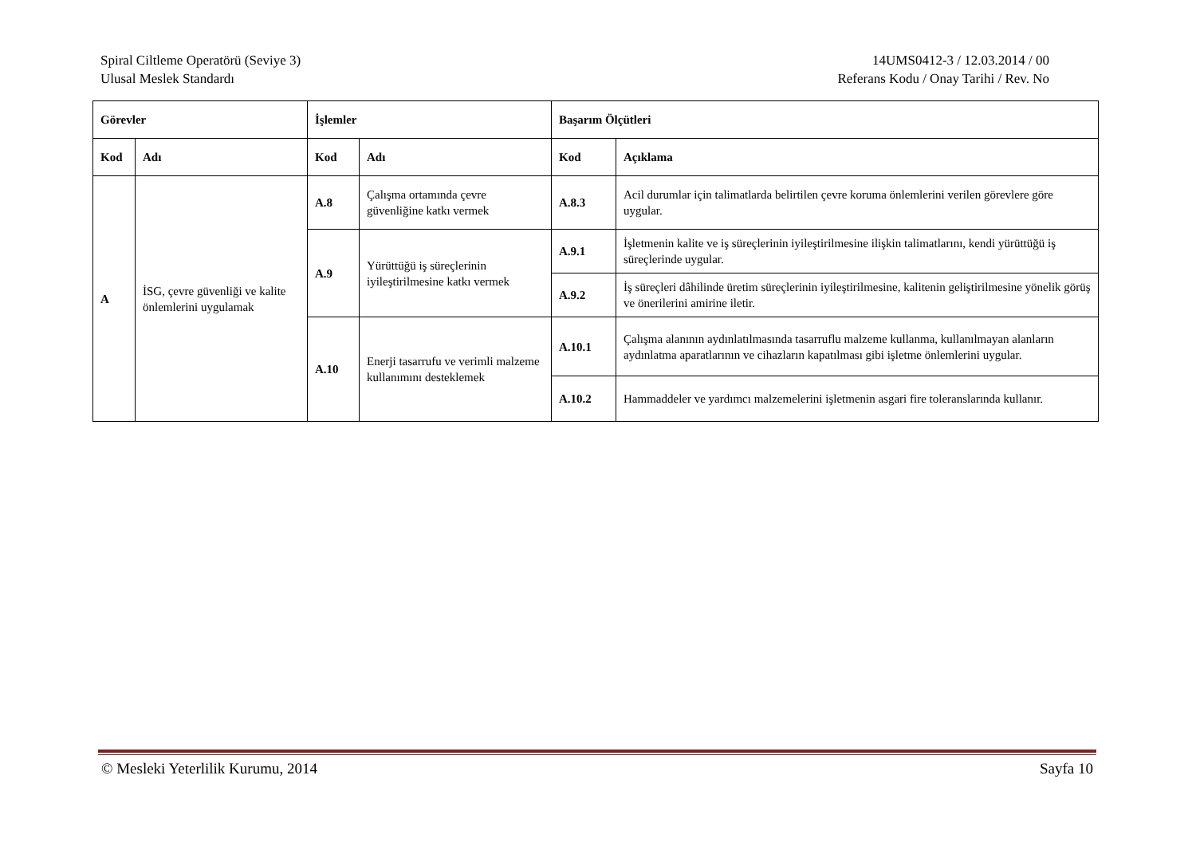Spiral Ciltleme Operatörü (Seviye 3)
Ulusal Meslek Standardı
14UMS0412-3 / 12.03.2014 / 00
Referans Kodu / Onay Tarihi / Rev. No
| Görevler | | İşlemler | | Başarım Ölçütleri | |
| --- | --- | --- | --- | --- | --- |
| Kod | Adı | Kod | Adı | Kod | Açıklama |
| A | İSG, çevre güvenliği ve kalite önlemlerini uygulamak | A.8 | Çalışma ortamında çevre güvenliğine katkı vermek | A.8.3 | Acil durumlar için talimatlarda belirtilen çevre koruma önlemlerini verilen görevlere göre uygular. |
| | | A.9 | Yürüttüğü iş süreçlerinin iyileştirilmesine katkı vermek | A.9.1 | İşletmenin kalite ve iş süreçlerinin iyileştirilmesine ilişkin talimatlarını, kendi yürüttüğü iş süreçlerinde uygular. |
| | | | | A.9.2 | İş süreçleri dâhilinde üretim süreçlerinin iyileştirilmesine, kalitenin geliştirilmesine yönelik görüş ve önerilerini amirine iletir. |
| | | A.10 | Enerji tasarrufu ve verimli malzeme kullanımını desteklemek | A.10.1 | Çalışma alanının aydınlatılmasında tasarruflu malzeme kullanma, kullanılmayan alanların aydınlatma aparatlarının ve cihazların kapatılması gibi işletme önlemlerini uygular. |
| | | | | A.10.2 | Hammaddeler ve yardımcı malzemelerini işletmenin asgari fire toleranslarında kullanır. |
© Mesleki Yeterlilik Kurumu, 2014 Sayfa 10